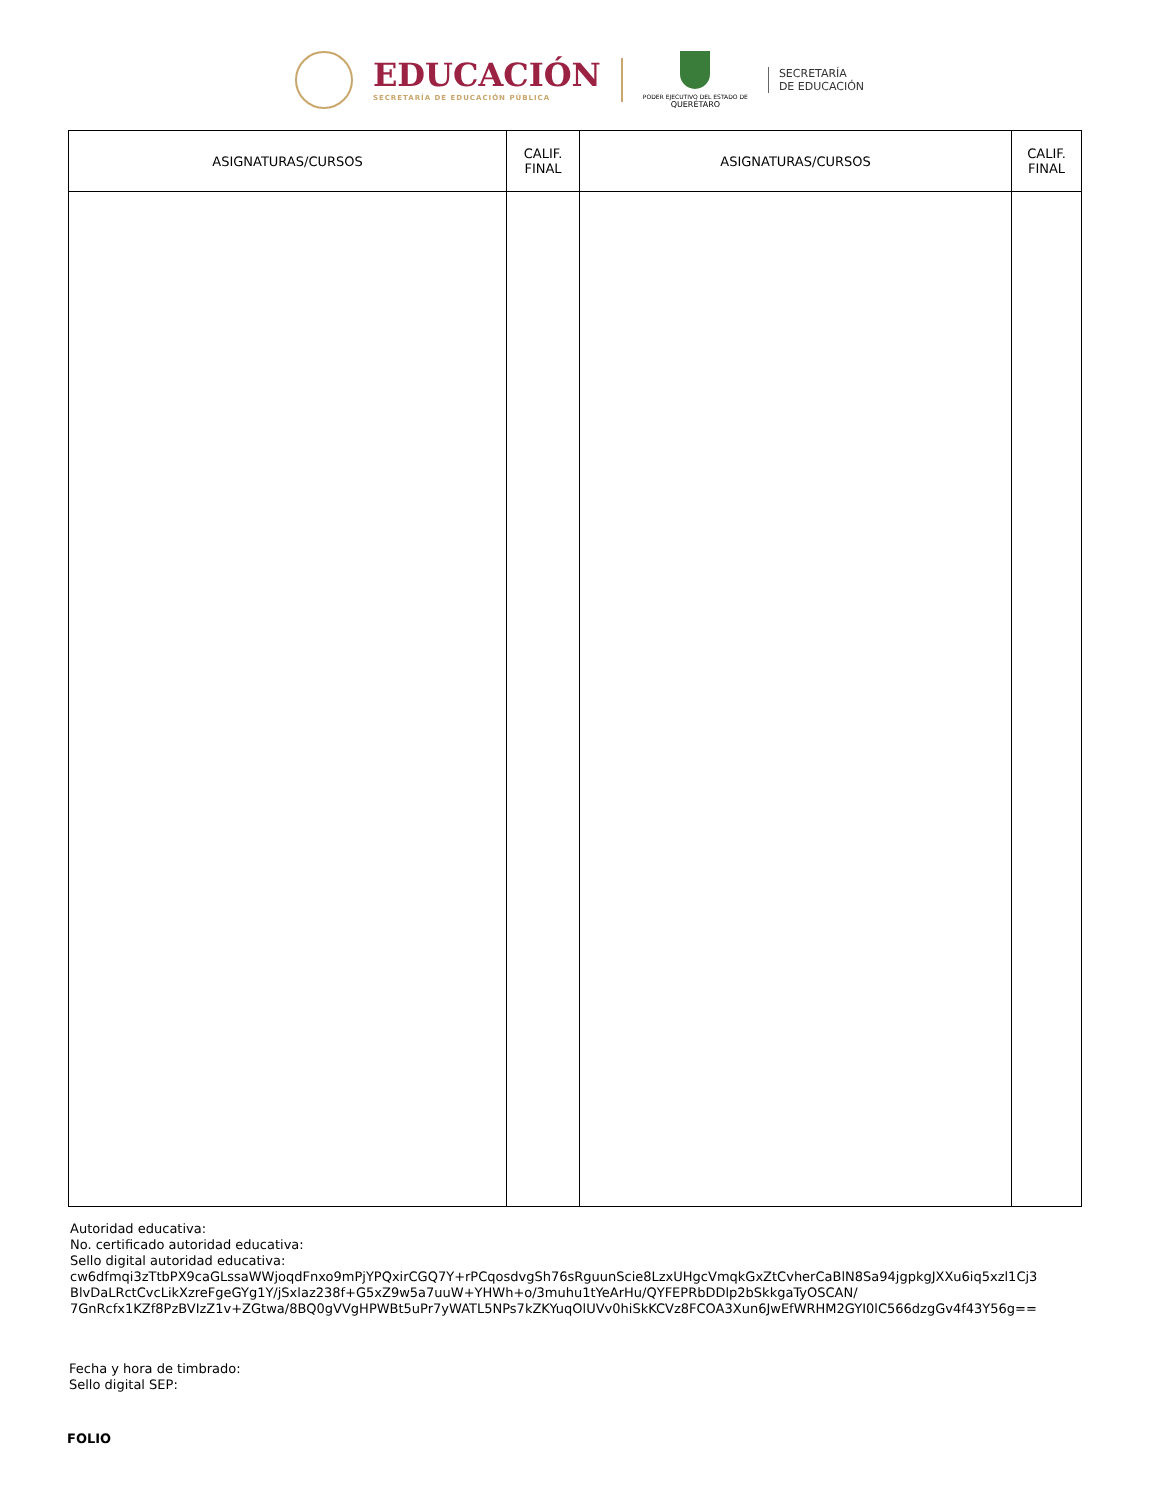EDUCACIÓN
SECRETARÍA DE EDUCACIÓN PÚBLICA
PODER EJECUTIVO DEL ESTADO DE
QUERÉTARO
SECRETARÍA
DE EDUCACIÓN
| ASIGNATURAS/CURSOS | CALIF. FINAL | ASIGNATURAS/CURSOS | CALIF. FINAL |
| --- | --- | --- | --- |
Autoridad educativa:
No. certificado autoridad educativa:
Sello digital autoridad educativa:
cw6dfmqi3zTtbPX9caGLssaWWjoqdFnxo9mPjYPQxirCGQ7Y+rPCqosdvgSh76sRguunScie8LzxUHgcVmqkGxZtCvherCaBlN8Sa94jgpkgJXXu6iq5xzl1Cj3
BlvDaLRctCvcLikXzreFgeGYg1Y/jSxlaz238f+G5xZ9w5a7uuW+YHWh+o/3muhu1tYeArHu/QYFEPRbDDlp2bSkkgaTyOSCAN/
7GnRcfx1KZf8PzBVIzZ1v+ZGtwa/8BQ0gVVgHPWBt5uPr7yWATL5NPs7kZKYuqOlUVv0hiSkKCVz8FCOA3Xun6JwEfWRHM2GYI0lC566dzgGv4f43Y56g==
Fecha y hora de timbrado:
Sello digital SEP:
FOLIO